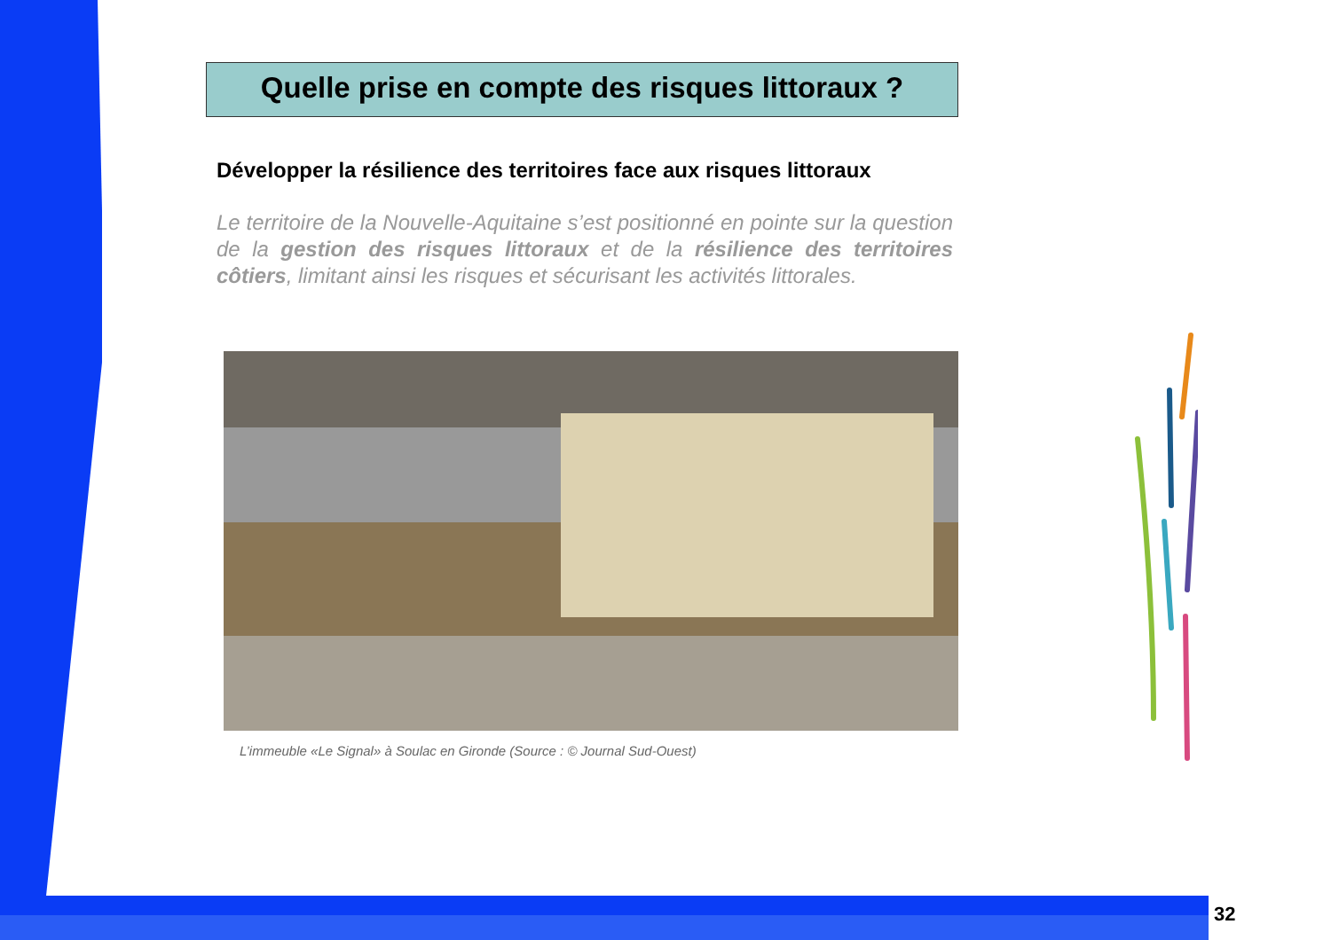Quelle prise en compte des risques littoraux ?
Développer la résilience des territoires face aux risques littoraux
Le territoire de la Nouvelle-Aquitaine s’est positionné en pointe sur la question de la gestion des risques littoraux et de la résilience des territoires côtiers, limitant ainsi les risques et sécurisant les activités littorales.
L’immeuble «Le Signal» à Soulac en Gironde (Source : © Journal Sud-Ouest)
32